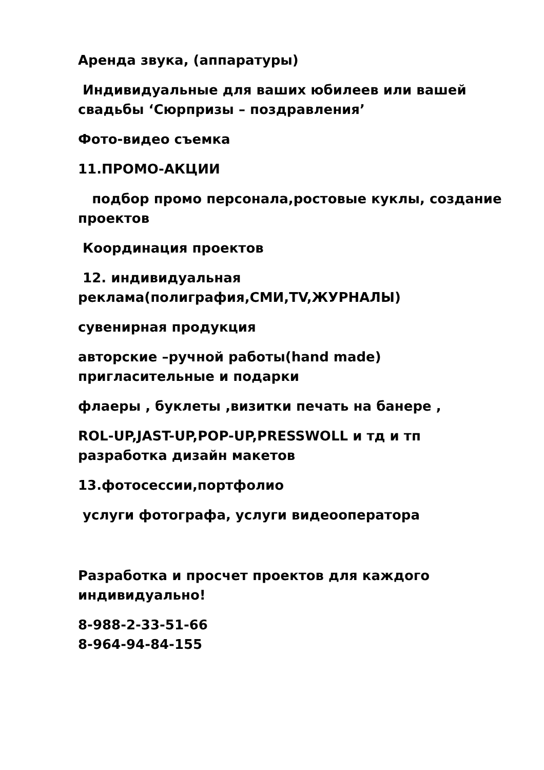Аренда звука, (аппаратуры)
Индивидуальные для ваших юбилеев или вашей свадьбы ‘Сюрпризы – поздравления’
Фото-видео съемка
11.ПРОМО-АКЦИИ
подбор промо персонала,ростовые куклы, создание проектов
Координация проектов
12. индивидуальная реклама(полиграфия,СМИ,TV,ЖУРНАЛЫ)
сувенирная продукция
авторские –ручной работы(hand made) пригласительные и подарки
флаеры , буклеты ,визитки печать на банере ,
ROL-UP,JAST-UP,POP-UP,PRESSWOLL и тд и тп разработка дизайн макетов
13.фотосессии,портфолио
услуги фотографа, услуги видеооператора
Разработка и просчет проектов для каждого индивидуально!
8-988-2-33-51-66
8-964-94-84-155